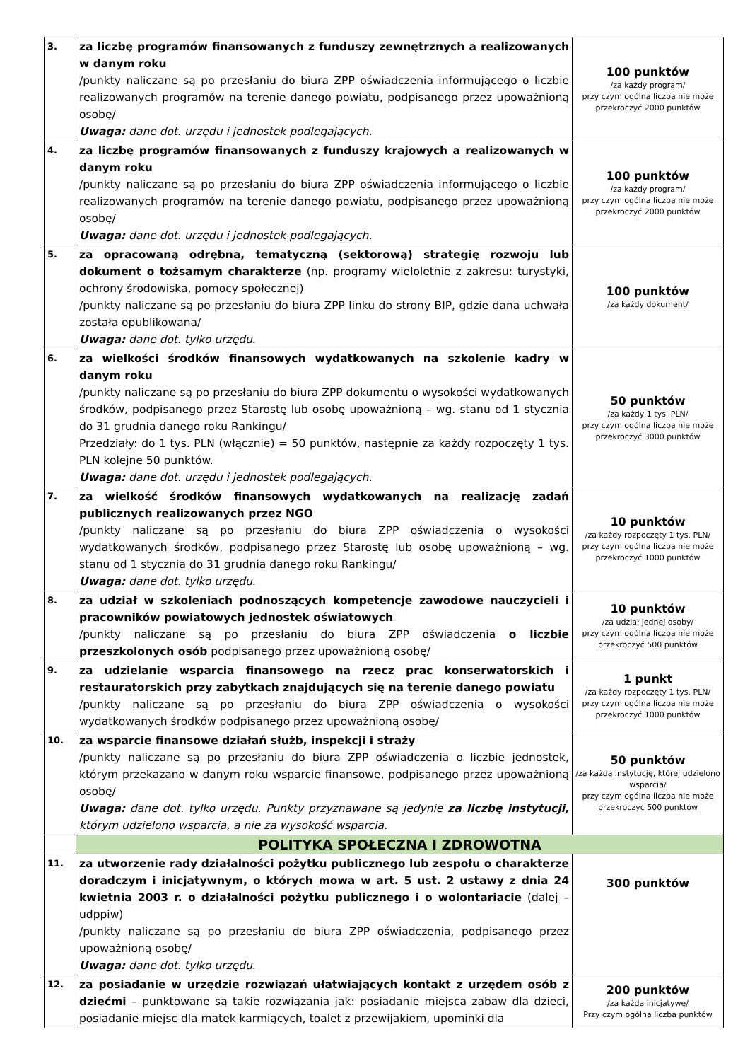| 3. | za liczbę programów finansowanych z funduszy zewnętrznych a realizowanych w danym roku /punkty naliczane są po przesłaniu do biura ZPP oświadczenia informującego o liczbie realizowanych programów na terenie danego powiatu, podpisanego przez upoważnioną osobę/ Uwaga: dane dot. urzędu i jednostek podlegających. | 100 punktów /za każdy program/ przy czym ogólna liczba nie może przekroczyć 2000 punktów |
| 4. | za liczbę programów finansowanych z funduszy krajowych a realizowanych w danym roku /punkty naliczane są po przesłaniu do biura ZPP oświadczenia informującego o liczbie realizowanych programów na terenie danego powiatu, podpisanego przez upoważnioną osobę/ Uwaga: dane dot. urzędu i jednostek podlegających. | 100 punktów /za każdy program/ przy czym ogólna liczba nie może przekroczyć 2000 punktów |
| 5. | za opracowaną odrębną, tematyczną (sektorową) strategię rozwoju lub dokument o tożsamym charakterze (np. programy wieloletnie z zakresu: turystyki, ochrony środowiska, pomocy społecznej) /punkty naliczane są po przesłaniu do biura ZPP linku do strony BIP, gdzie dana uchwała została opublikowana/ Uwaga: dane dot. tylko urzędu. | 100 punktów /za każdy dokument/ |
| 6. | za wielkości środków finansowych wydatkowanych na szkolenie kadry w danym roku /punkty naliczane są po przesłaniu do biura ZPP dokumentu o wysokości wydatkowanych środków, podpisanego przez Starostę lub osobę upoważnioną – wg. stanu od 1 stycznia do 31 grudnia danego roku Rankingu/ Przedziały: do 1 tys. PLN (włącznie) = 50 punktów, następnie za każdy rozpoczęty 1 tys. PLN kolejne 50 punktów. Uwaga: dane dot. urzędu i jednostek podlegających. | 50 punktów /za każdy 1 tys. PLN/ przy czym ogólna liczba nie może przekroczyć 3000 punktów |
| 7. | za wielkość środków finansowych wydatkowanych na realizację zadań publicznych realizowanych przez NGO /punkty naliczane są po przesłaniu do biura ZPP oświadczenia o wysokości wydatkowanych środków, podpisanego przez Starostę lub osobę upoważnioną – wg. stanu od 1 stycznia do 31 grudnia danego roku Rankingu/ Uwaga: dane dot. tylko urzędu. | 10 punktów /za każdy rozpoczęty 1 tys. PLN/ przy czym ogólna liczba nie może przekroczyć 1000 punktów |
| 8. | za udział w szkoleniach podnoszących kompetencje zawodowe nauczycieli i pracowników powiatowych jednostek oświatowych /punkty naliczane są po przesłaniu do biura ZPP oświadczenia o liczbie przeszkolonych osób podpisanego przez upoważnioną osobę/ | 10 punktów /za udział jednej osoby/ przy czym ogólna liczba nie może przekroczyć 500 punktów |
| 9. | za udzielanie wsparcia finansowego na rzecz prac konserwatorskich i restauratorskich przy zabytkach znajdujących się na terenie danego powiatu /punkty naliczane są po przesłaniu do biura ZPP oświadczenia o wysokości wydatkowanych środków podpisanego przez upoważnioną osobę/ | 1 punkt /za każdy rozpoczęty 1 tys. PLN/ przy czym ogólna liczba nie może przekroczyć 1000 punktów |
| 10. | za wsparcie finansowe działań służb, inspekcji i straży /punkty naliczane są po przesłaniu do biura ZPP oświadczenia o liczbie jednostek, którym przekazano w danym roku wsparcie finansowe, podpisanego przez upoważnioną osobę/ Uwaga: dane dot. tylko urzędu. Punkty przyznawane są jedynie za liczbę instytucji, którym udzielono wsparcia, a nie za wysokość wsparcia. | 50 punktów /za każdą instytucję, której udzielono wsparcia/ przy czym ogólna liczba nie może przekroczyć 500 punktów |
| | POLITYKA SPOŁECZNA I ZDROWOTNA | |
| 11. | za utworzenie rady działalności pożytku publicznego lub zespołu o charakterze doradczym i inicjatywnym, o których mowa w art. 5 ust. 2 ustawy z dnia 24 kwietnia 2003 r. o działalności pożytku publicznego i o wolontariacie (dalej – udppiw) /punkty naliczane są po przesłaniu do biura ZPP oświadczenia, podpisanego przez upoważnioną osobę/ Uwaga: dane dot. tylko urzędu. | 300 punktów |
| 12. | za posiadanie w urzędzie rozwiązań ułatwiających kontakt z urzędem osób z dziećmi – punktowane są takie rozwiązania jak: posiadanie miejsca zabaw dla dzieci, posiadanie miejsc dla matek karmiących, toalet z przewijakiem, upominki dla | 200 punktów /za każdą inicjatywę/ Przy czym ogólna liczba punktów |